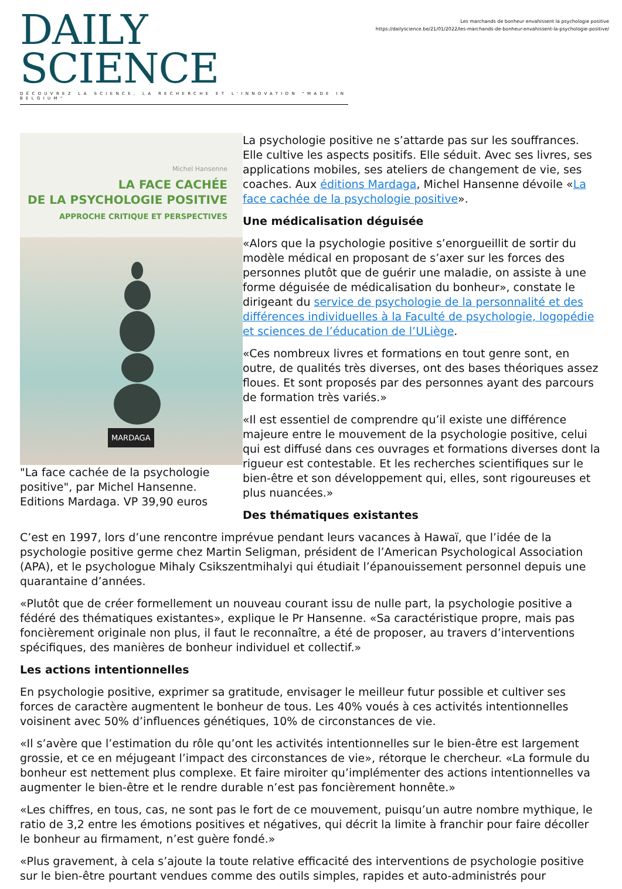Les marchands de bonheur envahissent la psychologie positive
https://dailyscience.be/21/01/2022/les-marchands-de-bonheur-envahissent-la-psychologie-positive/
DAILY SCIENCE
DÉCOUVREZ LA SCIENCE, LA RECHERCHE ET L'INNOVATION "MADE IN BELGIUM"
Michel Hansenne
LA FACE CACHÉE
DE LA PSYCHOLOGIE POSITIVE
APPROCHE CRITIQUE ET PERSPECTIVES
MARDAGA
"La face cachée de la psychologie positive", par Michel Hansenne. Editions Mardaga. VP 39,90 euros
La psychologie positive ne s’attarde pas sur les souffrances. Elle cultive les aspects positifs. Elle séduit. Avec ses livres, ses applications mobiles, ses ateliers de changement de vie, ses coaches. Aux éditions Mardaga, Michel Hansenne dévoile «La face cachée de la psychologie positive».
Une médicalisation déguisée
«Alors que la psychologie positive s’enorgueillit de sortir du modèle médical en proposant de s’axer sur les forces des personnes plutôt que de guérir une maladie, on assiste à une forme déguisée de médicalisation du bonheur», constate le dirigeant du service de psychologie de la personnalité et des différences individuelles à la Faculté de psychologie, logopédie et sciences de l’éducation de l’ULiège.
«Ces nombreux livres et formations en tout genre sont, en outre, de qualités très diverses, ont des bases théoriques assez floues. Et sont proposés par des personnes ayant des parcours de formation très variés.»
«Il est essentiel de comprendre qu’il existe une différence majeure entre le mouvement de la psychologie positive, celui qui est diffusé dans ces ouvrages et formations diverses dont la rigueur est contestable. Et les recherches scientifiques sur le bien-être et son développement qui, elles, sont rigoureuses et plus nuancées.»
Des thématiques existantes
C’est en 1997, lors d’une rencontre imprévue pendant leurs vacances à Hawaï, que l’idée de la psychologie positive germe chez Martin Seligman, président de l’American Psychological Association (APA), et le psychologue Mihaly Csikszentmihalyi qui étudiait l’épanouissement personnel depuis une quarantaine d’années.
«Plutôt que de créer formellement un nouveau courant issu de nulle part, la psychologie positive a fédéré des thématiques existantes», explique le Pr Hansenne. «Sa caractéristique propre, mais pas foncièrement originale non plus, il faut le reconnaître, a été de proposer, au travers d’interventions spécifiques, des manières de bonheur individuel et collectif.»
Les actions intentionnelles
En psychologie positive, exprimer sa gratitude, envisager le meilleur futur possible et cultiver ses forces de caractère augmentent le bonheur de tous. Les 40% voués à ces activités intentionnelles voisinent avec 50% d’influences génétiques, 10% de circonstances de vie.
«Il s’avère que l’estimation du rôle qu’ont les activités intentionnelles sur le bien-être est largement grossie, et ce en méjugeant l’impact des circonstances de vie», rétorque le chercheur. «La formule du bonheur est nettement plus complexe. Et faire miroiter qu’implémenter des actions intentionnelles va augmenter le bien-être et le rendre durable n’est pas foncièrement honnête.»
«Les chiffres, en tous, cas, ne sont pas le fort de ce mouvement, puisqu’un autre nombre mythique, le ratio de 3,2 entre les émotions positives et négatives, qui décrit la limite à franchir pour faire décoller le bonheur au firmament, n’est guère fondé.»
«Plus gravement, à cela s’ajoute la toute relative efficacité des interventions de psychologie positive sur le bien-être pourtant vendues comme des outils simples, rapides et auto-administrés pour